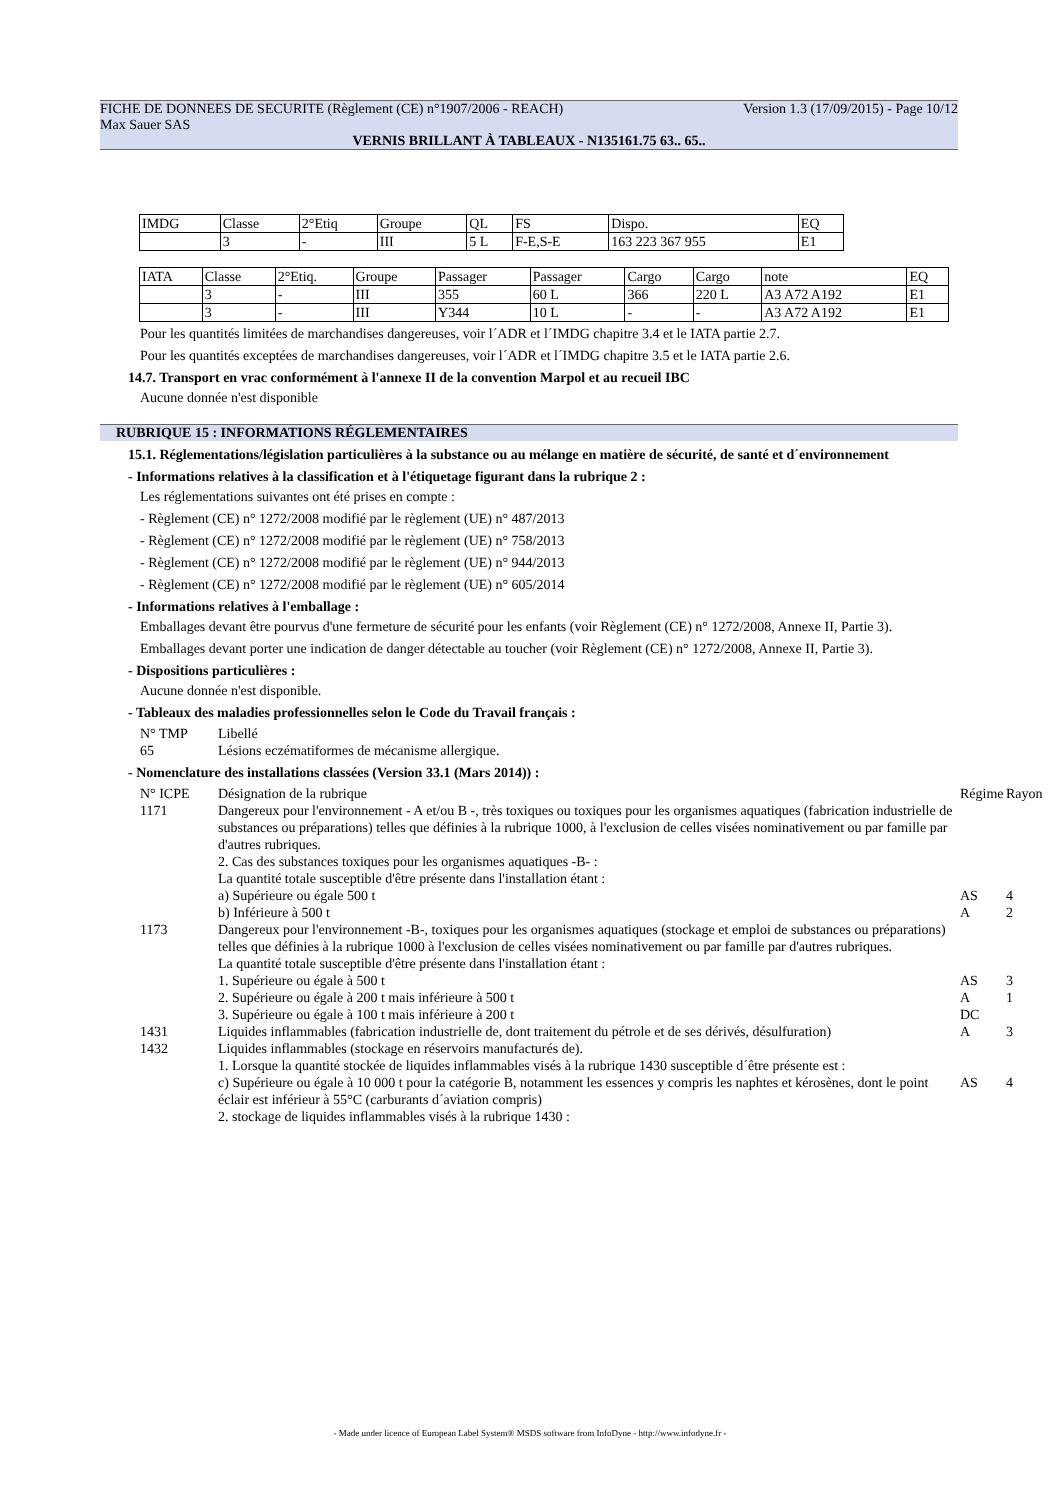FICHE DE DONNEES DE SECURITE (Règlement (CE) n°1907/2006 - REACH) Version 1.3 (17/09/2015) - Page 10/12
Max Sauer SAS
VERNIS BRILLANT À TABLEAUX - N135161.75 63.. 65..
| IMDG | Classe | 2°Etiq | Groupe | QL | FS | Dispo. | EQ |
| | 3 | - | III | 5 L | F-E,S-E | 163 223 367 955 | E1 |
| IATA | Classe | 2°Etiq. | Groupe | Passager | Passager | Cargo | Cargo | note | EQ |
| | 3 | - | III | 355 | 60 L | 366 | 220 L | A3 A72 A192 | E1 |
| | 3 | - | III | Y344 | 10 L | - | - | A3 A72 A192 | E1 |
Pour les quantités limitées de marchandises dangereuses, voir l´ADR et l´IMDG chapitre 3.4 et le IATA partie 2.7.
Pour les quantités exceptées de marchandises dangereuses, voir l´ADR et l´IMDG chapitre 3.5 et le IATA partie 2.6.
14.7. Transport en vrac conformément à l'annexe II de la convention Marpol et au recueil IBC
Aucune donnée n'est disponible
RUBRIQUE 15 : INFORMATIONS RÉGLEMENTAIRES
15.1. Réglementations/législation particulières à la substance ou au mélange en matière de sécurité, de santé et d´environnement
- Informations relatives à la classification et à l'étiquetage figurant dans la rubrique 2 :
Les réglementations suivantes ont été prises en compte :
- Règlement (CE) n° 1272/2008 modifié par le règlement (UE) n° 487/2013
- Règlement (CE) n° 1272/2008 modifié par le règlement (UE) n° 758/2013
- Règlement (CE) n° 1272/2008 modifié par le règlement (UE) n° 944/2013
- Règlement (CE) n° 1272/2008 modifié par le règlement (UE) n° 605/2014
- Informations relatives à l'emballage :
Emballages devant être pourvus d'une fermeture de sécurité pour les enfants (voir Règlement (CE) n° 1272/2008, Annexe II, Partie 3).
Emballages devant porter une indication de danger détectable au toucher (voir Règlement (CE) n° 1272/2008, Annexe II, Partie 3).
- Dispositions particulières :
Aucune donnée n'est disponible.
- Tableaux des maladies professionnelles selon le Code du Travail français :
N° TMP Libellé 65 Lésions eczématiformes de mécanisme allergique.
- Nomenclature des installations classées (Version 33.1 (Mars 2014)) :
N° ICPE Désignation de la rubrique Régime Rayon 1171 Dangereux pour l'environnement - A et/ou B -, très toxiques ou toxiques pour les organismes aquatiques (fabrication industrielle de substances ou préparations) telles que définies à la rubrique 1000, à l'exclusion de celles visées nominativement ou par famille par d'autres rubriques.
2. Cas des substances toxiques pour les organismes aquatiques -B- :
La quantité totale susceptible d'être présente dans l'installation étant : a) Supérieure ou égale 500 t AS 4 b) Inférieure à 500 t A 2 1173 Dangereux pour l'environnement -B-, toxiques pour les organismes aquatiques (stockage et emploi de substances ou préparations) telles que définies à la rubrique 1000 à l'exclusion de celles visées nominativement ou par famille par d'autres rubriques.
La quantité totale susceptible d'être présente dans l'installation étant : 1. Supérieure ou égale à 500 t AS 3 2. Supérieure ou égale à 200 t mais inférieure à 500 t A 1 3. Supérieure ou égale à 100 t mais inférieure à 200 t DC 1431 Liquides inflammables (fabrication industrielle de, dont traitement du pétrole et de ses dérivés, désulfuration) A 3 1432 Liquides inflammables (stockage en réservoirs manufacturés de).
1. Lorsque la quantité stockée de liquides inflammables visés à la rubrique 1430 susceptible d´être présente est : c) Supérieure ou égale à 10 000 t pour la catégorie B, notamment les essences y compris les naphtes et kérosènes, dont le point éclair est inférieur à 55°C (carburants d´aviation compris) AS 4 2. stockage de liquides inflammables visés à la rubrique 1430 :
- Made under licence of European Label System® MSDS software from InfoDyne - http://www.infodyne.fr -